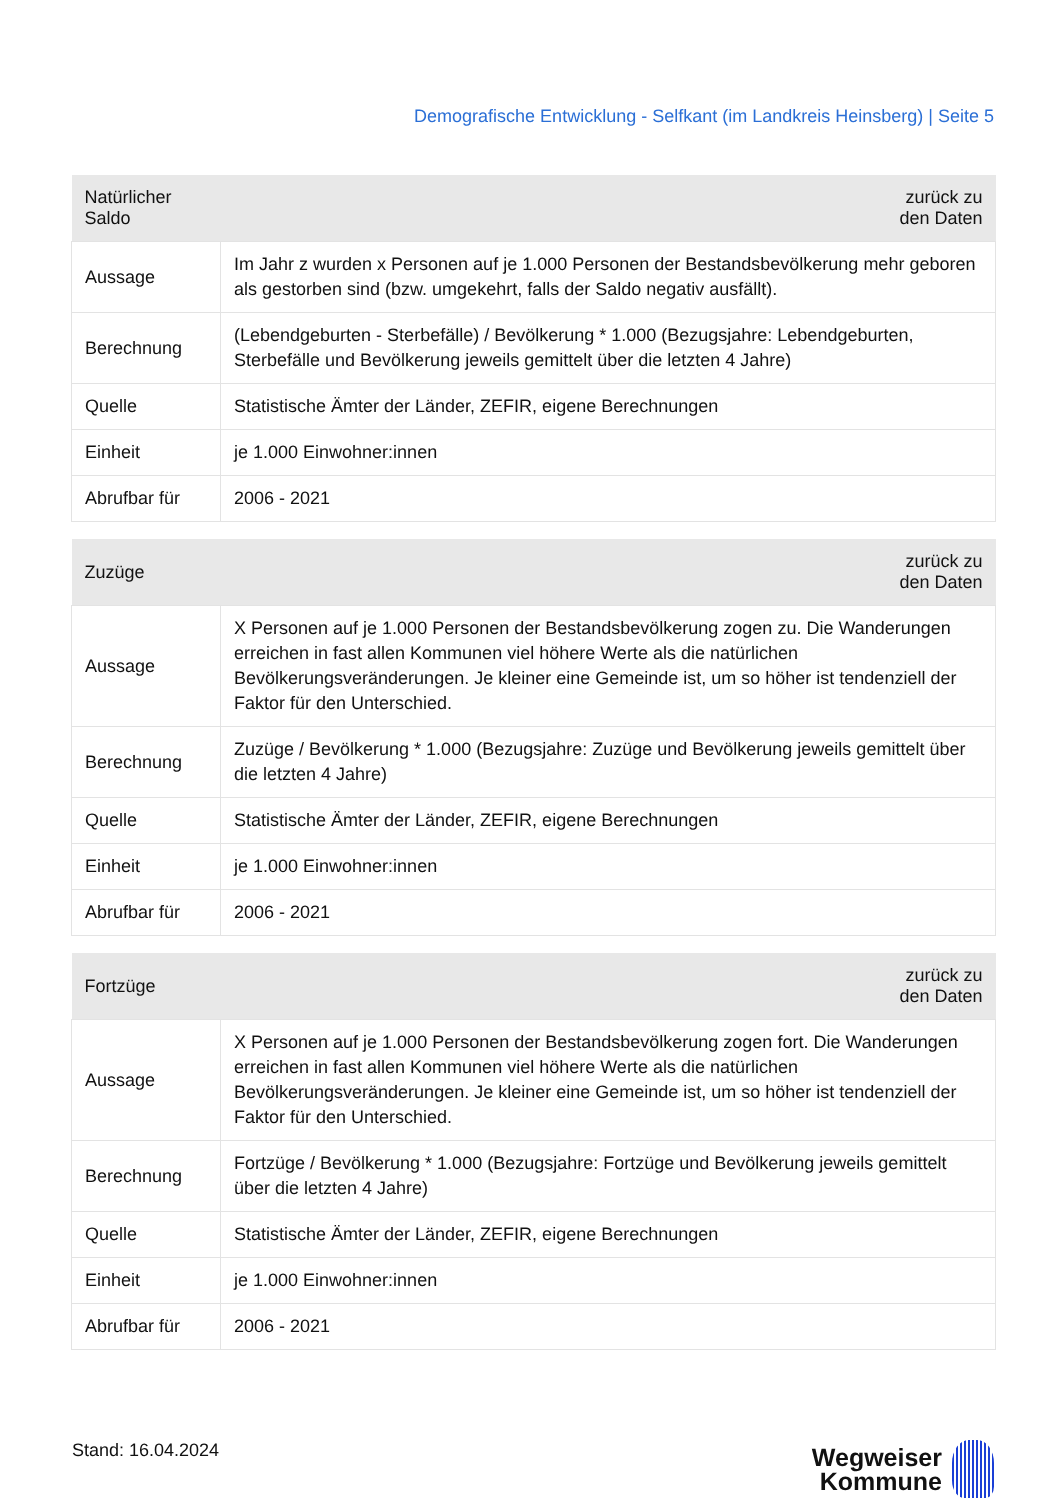Demografische Entwicklung - Selfkant (im Landkreis Heinsberg) | Seite 5
| Natürlicher Saldo | zurück zu den Daten |
| --- | --- |
| Aussage | Im Jahr z wurden x Personen auf je 1.000 Personen der Bestandsbevölkerung mehr geboren als gestorben sind (bzw. umgekehrt, falls der Saldo negativ ausfällt). |
| Berechnung | (Lebendgeburten - Sterbefälle) / Bevölkerung * 1.000 (Bezugsjahre: Lebendgeburten, Sterbefälle und Bevölkerung jeweils gemittelt über die letzten 4 Jahre) |
| Quelle | Statistische Ämter der Länder, ZEFIR, eigene Berechnungen |
| Einheit | je 1.000 Einwohner:innen |
| Abrufbar für | 2006 - 2021 |
| Zuzüge | zurück zu den Daten |
| --- | --- |
| Aussage | X Personen auf je 1.000 Personen der Bestandsbevölkerung zogen zu. Die Wanderungen erreichen in fast allen Kommunen viel höhere Werte als die natürlichen Bevölkerungsveränderungen. Je kleiner eine Gemeinde ist, um so höher ist tendenziell der Faktor für den Unterschied. |
| Berechnung | Zuzüge / Bevölkerung * 1.000 (Bezugsjahre: Zuzüge und Bevölkerung jeweils gemittelt über die letzten 4 Jahre) |
| Quelle | Statistische Ämter der Länder, ZEFIR, eigene Berechnungen |
| Einheit | je 1.000 Einwohner:innen |
| Abrufbar für | 2006 - 2021 |
| Fortzüge | zurück zu den Daten |
| --- | --- |
| Aussage | X Personen auf je 1.000 Personen der Bestandsbevölkerung zogen fort. Die Wanderungen erreichen in fast allen Kommunen viel höhere Werte als die natürlichen Bevölkerungsveränderungen. Je kleiner eine Gemeinde ist, um so höher ist tendenziell der Faktor für den Unterschied. |
| Berechnung | Fortzüge / Bevölkerung * 1.000 (Bezugsjahre: Fortzüge und Bevölkerung jeweils gemittelt über die letzten 4 Jahre) |
| Quelle | Statistische Ämter der Länder, ZEFIR, eigene Berechnungen |
| Einheit | je 1.000 Einwohner:innen |
| Abrufbar für | 2006 - 2021 |
Stand: 16.04.2024
Wegweiser
Kommune